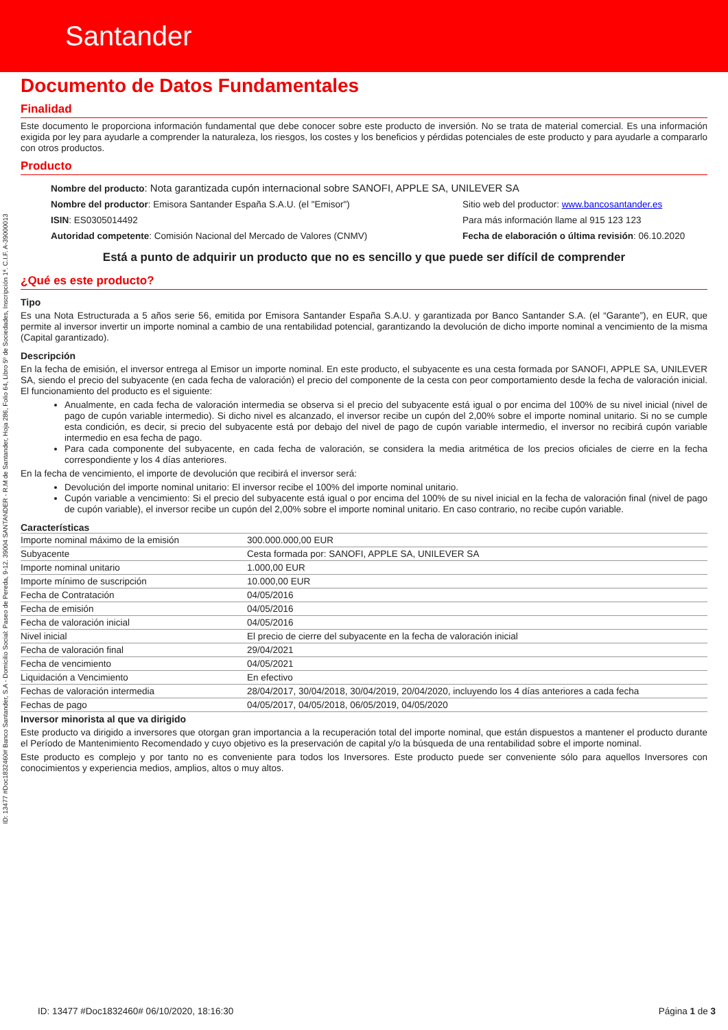Santander
Documento de Datos Fundamentales
Finalidad
Este documento le proporciona información fundamental que debe conocer sobre este producto de inversión. No se trata de material comercial. Es una información exigida por ley para ayudarle a comprender la naturaleza, los riesgos, los costes y los beneficios y pérdidas potenciales de este producto y para ayudarle a compararlo con otros productos.
Producto
Nombre del producto: Nota garantizada cupón internacional sobre SANOFI, APPLE SA, UNILEVER SA
Nombre del productor: Emisora Santander España S.A.U. (el "Emisor")
Sitio web del productor: www.bancosantander.es
ISIN: ES0305014492
Para más información llame al 915 123 123
Autoridad competente: Comisión Nacional del Mercado de Valores (CNMV)
Fecha de elaboración o última revisión: 06.10.2020
Está a punto de adquirir un producto que no es sencillo y que puede ser difícil de comprender
¿Qué es este producto?
Tipo
Es una Nota Estructurada a 5 años serie 56, emitida por Emisora Santander España S.A.U. y garantizada por Banco Santander S.A. (el “Garante”), en EUR, que permite al inversor invertir un importe nominal a cambio de una rentabilidad potencial, garantizando la devolución de dicho importe nominal a vencimiento de la misma (Capital garantizado).
Descripción
En la fecha de emisión, el inversor entrega al Emisor un importe nominal. En este producto, el subyacente es una cesta formada por SANOFI, APPLE SA, UNILEVER SA, siendo el precio del subyacente (en cada fecha de valoración) el precio del componente de la cesta con peor comportamiento desde la fecha de valoración inicial. El funcionamiento del producto es el siguiente:
Anualmente, en cada fecha de valoración intermedia se observa si el precio del subyacente está igual o por encima del 100% de su nivel inicial (nivel de pago de cupón variable intermedio). Si dicho nivel es alcanzado, el inversor recibe un cupón del 2,00% sobre el importe nominal unitario. Si no se cumple esta condición, es decir, si precio del subyacente está por debajo del nivel de pago de cupón variable intermedio, el inversor no recibirá cupón variable intermedio en esa fecha de pago.
Para cada componente del subyacente, en cada fecha de valoración, se considera la media aritmética de los precios oficiales de cierre en la fecha correspondiente y los 4 días anteriores.
En la fecha de vencimiento, el importe de devolución que recibirá el inversor será:
Devolución del importe nominal unitario: El inversor recibe el 100% del importe nominal unitario.
Cupón variable a vencimiento: Si el precio del subyacente está igual o por encima del 100% de su nivel inicial en la fecha de valoración final (nivel de pago de cupón variable), el inversor recibe un cupón del 2,00% sobre el importe nominal unitario. En caso contrario, no recibe cupón variable.
Características
| Importe nominal máximo de la emisión | 300.000.000,00 EUR |
| Subyacente | Cesta formada por: SANOFI, APPLE SA, UNILEVER SA |
| Importe nominal unitario | 1.000,00 EUR |
| Importe mínimo de suscripción | 10.000,00 EUR |
| Fecha de Contratación | 04/05/2016 |
| Fecha de emisión | 04/05/2016 |
| Fecha de valoración inicial | 04/05/2016 |
| Nivel inicial | El precio de cierre del subyacente en la fecha de valoración inicial |
| Fecha de valoración final | 29/04/2021 |
| Fecha de vencimiento | 04/05/2021 |
| Liquidación a Vencimiento | En efectivo |
| Fechas de valoración intermedia | 28/04/2017, 30/04/2018, 30/04/2019, 20/04/2020, incluyendo los 4 días anteriores a cada fecha |
| Fechas de pago | 04/05/2017, 04/05/2018, 06/05/2019, 04/05/2020 |
Inversor minorista al que va dirigido
Este producto va dirigido a inversores que otorgan gran importancia a la recuperación total del importe nominal, que están dispuestos a mantener el producto durante el Período de Mantenimiento Recomendado y cuyo objetivo es la preservación de capital y/o la búsqueda de una rentabilidad sobre el importe nominal.
Este producto es complejo y por tanto no es conveniente para todos los Inversores. Este producto puede ser conveniente sólo para aquellos Inversores con conocimientos y experiencia medios, amplios, altos o muy altos.
ID: 13477 #Doc1832460# Banco Santander, S.A - Domicilio Social: Paseo de Pereda, 9-12. 39004 SANTANDER - R.M de Santander, Hoja 286, Folio 64, Libro 5º de Sociedades, Inscripción 1ª. C.I.F. A-39000013
ID: 13477 #Doc1832460# 06/10/2020, 18:16:30 Página 1 de 3